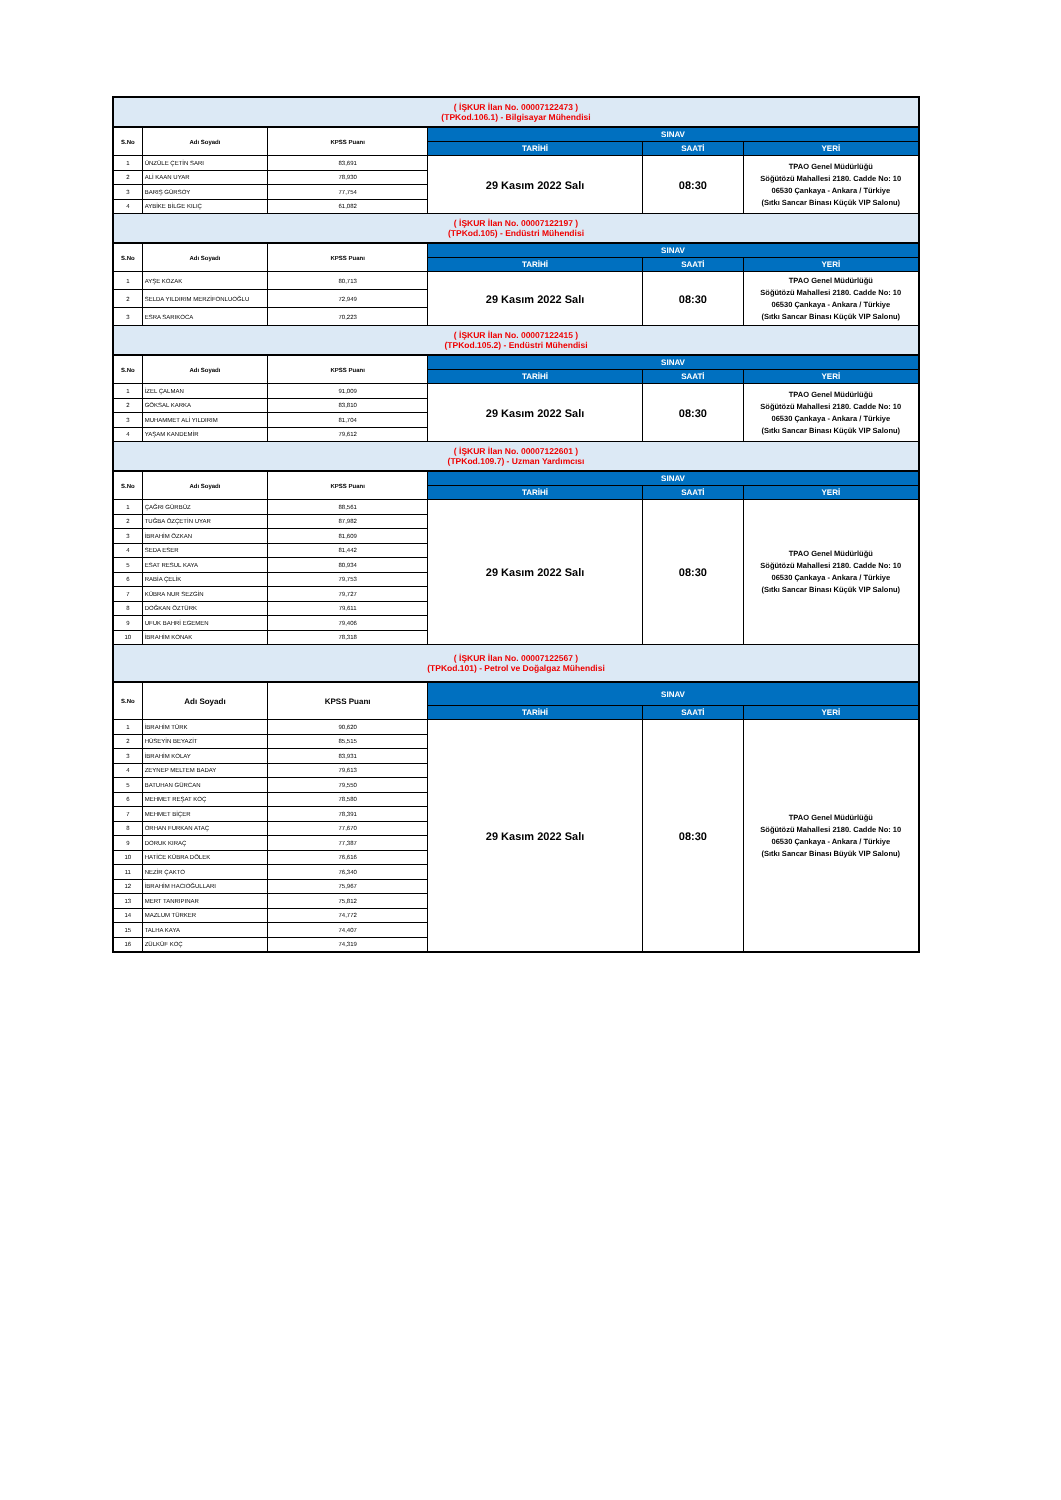| ( İŞKUR İlan No. 00007122473 ) (TPKod.106.1) - Bilgisayar Mühendisi | | | | | |
| S.No | Adı Soyadı | KPSS Puanı | SINAV | | |
| | | | TARİHİ | SAATİ | YERİ |
| 1 | ÜNZÜLE ÇETİN SARI | 83,691 | 29 Kasım 2022 Salı | 08:30 | TPAO Genel Müdürlüğü Söğütözü Mahallesi 2180. Cadde No: 10 06530 Çankaya - Ankara / Türkiye (Sıtkı Sancar Binası Küçük VIP Salonu) |
| 2 | ALİ KAAN UYAR | 78,930 | | | |
| 3 | BARIŞ GÜRSOY | 77,754 | | | |
| 4 | AYBİKE BİLGE KILIÇ | 61,082 | | | |
| ( İŞKUR İlan No. 00007122197 ) (TPKod.105) - Endüstri Mühendisi | | | | | |
| S.No | Adı Soyadı | KPSS Puanı | SINAV | | |
| | | | TARİHİ | SAATİ | YERİ |
| 1 | AYŞE KOZAK | 80,713 | 29 Kasım 2022 Salı | 08:30 | TPAO Genel Müdürlüğü Söğütözü Mahallesi 2180. Cadde No: 10 06530 Çankaya - Ankara / Türkiye (Sıtkı Sancar Binası Küçük VIP Salonu) |
| 2 | SELDA YILDIRIM MERZİFONLUOĞLU | 72,949 | | | |
| 3 | ESRA SARIKOCA | 70,223 | | | |
| ( İŞKUR İlan No. 00007122415 ) (TPKod.105.2) - Endüstri Mühendisi | | | | | |
| S.No | Adı Soyadı | KPSS Puanı | SINAV | | |
| | | | TARİHİ | SAATİ | YERİ |
| 1 | İZEL ÇALMAN | 91,009 | 29 Kasım 2022 Salı | 08:30 | TPAO Genel Müdürlüğü Söğütözü Mahallesi 2180. Cadde No: 10 06530 Çankaya - Ankara / Türkiye (Sıtkı Sancar Binası Küçük VIP Salonu) |
| 2 | GÖKSAL KARKA | 83,810 | | | |
| 3 | MUHAMMET ALİ YILDIRIM | 81,704 | | | |
| 4 | YAŞAM KANDEMİR | 79,612 | | | |
| ( İŞKUR İlan No. 00007122601 ) (TPKod.109.7) - Uzman Yardımcısı | | | | | |
| S.No | Adı Soyadı | KPSS Puanı | SINAV | | |
| | | | TARİHİ | SAATİ | YERİ |
| 1 | ÇAĞRI GÜRBÜZ | 88,561 | 29 Kasım 2022 Salı | 08:30 | TPAO Genel Müdürlüğü Söğütözü Mahallesi 2180. Cadde No: 10 06530 Çankaya - Ankara / Türkiye (Sıtkı Sancar Binası Küçük VIP Salonu) |
| 2 | TUĞBA ÖZÇETİN UYAR | 87,982 | | | |
| 3 | İBRAHİM ÖZKAN | 81,609 | | | |
| 4 | SEDA ESER | 81,442 | | | |
| 5 | ESAT RESUL KAYA | 80,934 | | | |
| 6 | RABİA ÇELİK | 79,753 | | | |
| 7 | KÜBRA NUR SEZGİN | 79,727 | | | |
| 8 | DOĞKAN ÖZTÜRK | 79,611 | | | |
| 9 | UFUK BAHRİ EGEMEN | 79,406 | | | |
| 10 | İBRAHİM KONAK | 78,318 | | | |
| ( İŞKUR İlan No. 00007122567 ) (TPKod.101) - Petrol ve Doğalgaz Mühendisi | | | | | |
| S.No | Adı Soyadı | KPSS Puanı | SINAV | | |
| | | | TARİHİ | SAATİ | YERİ |
| 1 | İBRAHİM TÜRK | 90,620 | 29 Kasım 2022 Salı | 08:30 | TPAO Genel Müdürlüğü Söğütözü Mahallesi 2180. Cadde No: 10 06530 Çankaya - Ankara / Türkiye (Sıtkı Sancar Binası Büyük VIP Salonu) |
| 2 | HÜSEYİN BEYAZİT | 85,515 | | | |
| 3 | İBRAHİM KOLAY | 83,931 | | | |
| 4 | ZEYNEP MELTEM BADAY | 79,613 | | | |
| 5 | BATUHAN GÜRCAN | 79,550 | | | |
| 6 | MEHMET REŞAT KOÇ | 78,580 | | | |
| 7 | MEHMET BİÇER | 78,391 | | | |
| 8 | ORHAN FURKAN ATAÇ | 77,670 | | | |
| 9 | DORUK KIRAÇ | 77,387 | | | |
| 10 | HATİCE KÜBRA DÖLEK | 76,616 | | | |
| 11 | NEZİR ÇAKTO | 76,340 | | | |
| 12 | İBRAHİM HACIOĞULLARI | 75,967 | | | |
| 13 | MERT TANRIPINAR | 75,812 | | | |
| 14 | MAZLUM TÜRKER | 74,772 | | | |
| 15 | TALHA KAYA | 74,407 | | | |
| 16 | ZÜLKÜF KOÇ | 74,319 | | | |